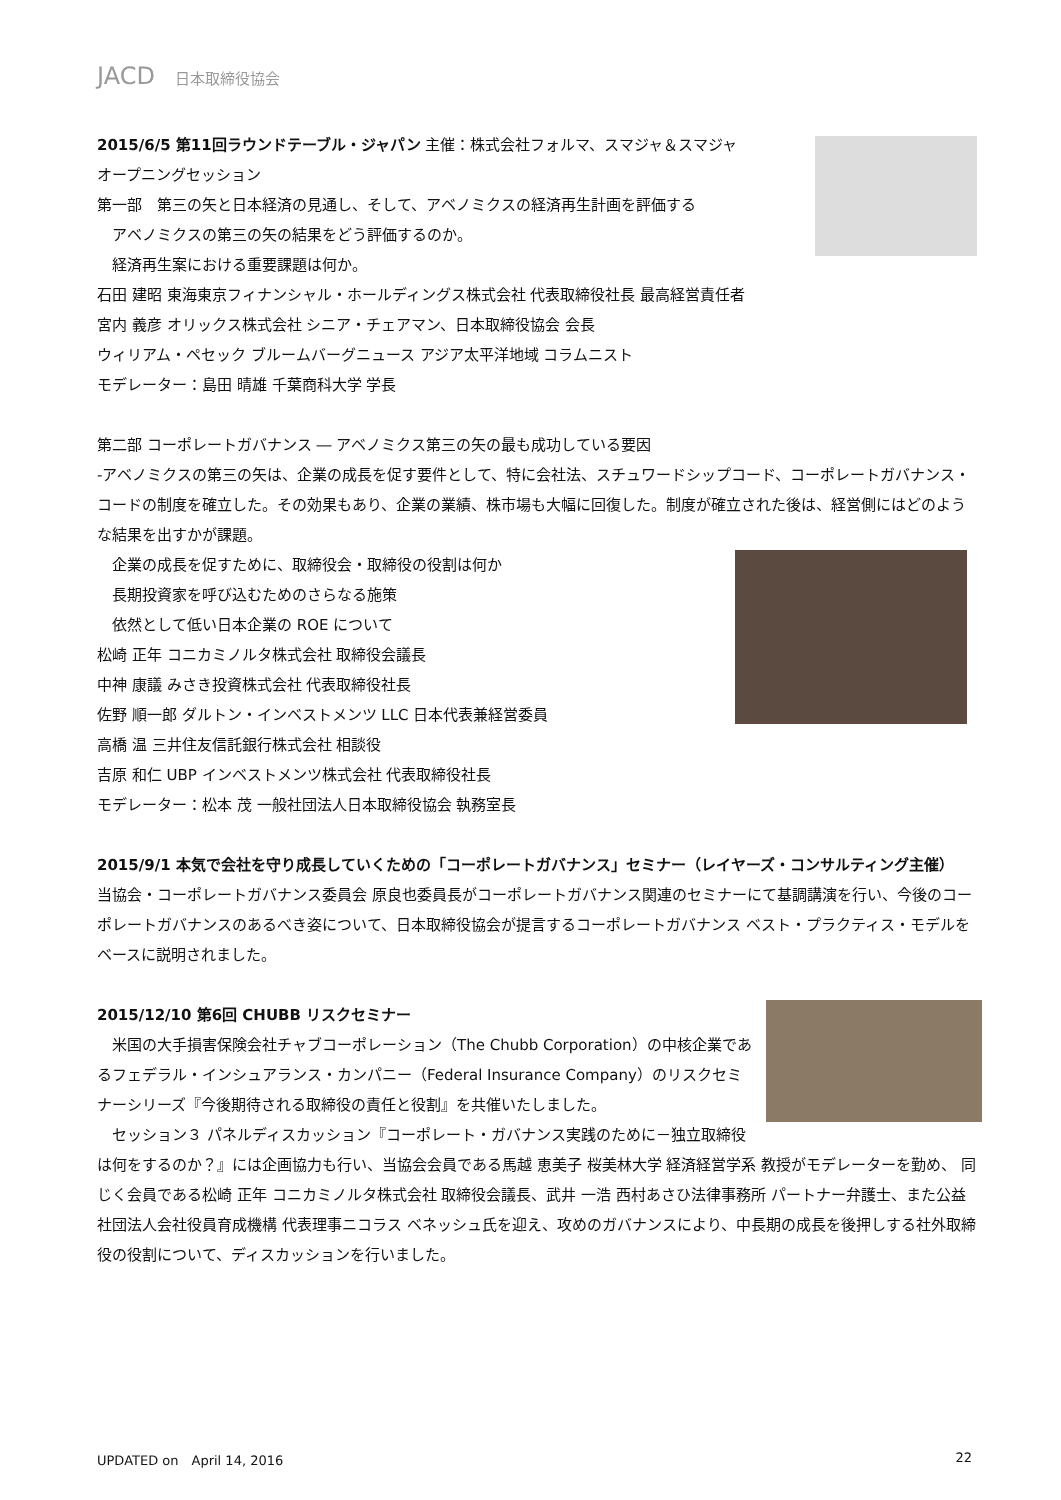JACD 日本取締役協会
2015/6/5 第11回ラウンドテーブル・ジャパン 主催：株式会社フォルマ、スマジャ＆スマジャ
オープニングセッション
第一部　第三の矢と日本経済の見通し、そして、アベノミクスの経済再生計画を評価する
　アベノミクスの第三の矢の結果をどう評価するのか。
　経済再生案における重要課題は何か。
石田 建昭 東海東京フィナンシャル・ホールディングス株式会社 代表取締役社長 最高経営責任者
宮内 義彦 オリックス株式会社 シニア・チェアマン、日本取締役協会 会長
ウィリアム・ペセック ブルームバーグニュース アジア太平洋地域 コラムニスト
モデレーター：島田 晴雄 千葉商科大学 学長
第二部 コーポレートガバナンス ― アベノミクス第三の矢の最も成功している要因
-アベノミクスの第三の矢は、企業の成長を促す要件として、特に会社法、スチュワードシップコード、コーポレートガバナンス・コードの制度を確立した。その効果もあり、企業の業績、株市場も大幅に回復した。制度が確立された後は、経営側にはどのような結果を出すかが課題。
　企業の成長を促すために、取締役会・取締役の役割は何か
　長期投資家を呼び込むためのさらなる施策
　依然として低い日本企業の ROE について
松崎 正年 コニカミノルタ株式会社 取締役会議長
中神 康議 みさき投資株式会社 代表取締役社長
佐野 順一郎 ダルトン・インベストメンツ LLC 日本代表兼経営委員
高橋 温 三井住友信託銀行株式会社 相談役
吉原 和仁 UBP インベストメンツ株式会社 代表取締役社長
モデレーター：松本 茂 一般社団法人日本取締役協会 執務室長
2015/9/1 本気で会社を守り成長していくための「コーポレートガバナンス」セミナー（レイヤーズ・コンサルティング主催）
当協会・コーポレートガバナンス委員会 原良也委員長がコーポレートガバナンス関連のセミナーにて基調講演を行い、今後のコーポレートガバナンスのあるべき姿について、日本取締役協会が提言するコーポレートガバナンス ベスト・プラクティス・モデルをベースに説明されました。
2015/12/10 第6回 CHUBB リスクセミナー
　米国の大手損害保険会社チャブコーポレーション（The Chubb Corporation）の中核企業であるフェデラル・インシュアランス・カンパニー（Federal Insurance Company）のリスクセミナーシリーズ『今後期待される取締役の責任と役割』を共催いたしました。
　セッション３ パネルディスカッション『コーポレート・ガバナンス実践のために－独立取締役は何をするのか？』には企画協力も行い、当協会会員である馬越 恵美子 桜美林大学 経済経営学系 教授がモデレーターを勤め、 同じく会員である松崎 正年 コニカミノルタ株式会社 取締役会議長、武井 一浩 西村あさひ法律事務所 パートナー弁護士、また公益社団法人会社役員育成機構 代表理事ニコラス ベネッシュ氏を迎え、攻めのガバナンスにより、中長期の成長を後押しする社外取締役の役割について、ディスカッションを行いました。
UPDATED on　April 14, 2016 22